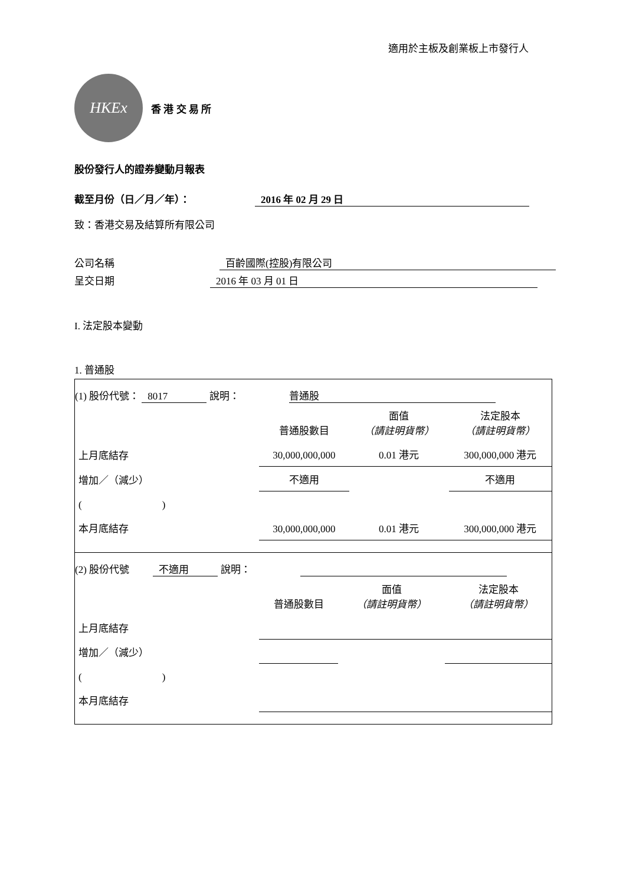適用於主板及創業板上市發行人
HKEx
香 港 交 易 所
股份發行人的證券變動月報表
截至月份（日／月／年）： 2016 年 02 月 29 日
致：香港交易及結算所有限公司
公司名稱 百齡國際(控股)有限公司
呈交日期 2016 年 03 月 01 日
I. 法定股本變動
1. 普通股
(1) 股份代號： 8017 說明： 普通股
| | 普通股數目 | 面值 （請註明貨幣） | 法定股本 （請註明貨幣） |
| 上月底結存 | 30,000,000,000 | 0.01 港元 | 300,000,000 港元 |
| 增加／（減少） | 不適用 | | 不適用 |
| ( ) | | | |
| 本月底結存 | 30,000,000,000 | 0.01 港元 | 300,000,000 港元 |
(2) 股份代號 不適用 說明：
| | 普通股數目 | 面值 （請註明貨幣） | 法定股本 （請註明貨幣） |
| 上月底結存 | | | |
| 增加／（減少） | | | |
| ( ) | | | |
| 本月底結存 | | | |